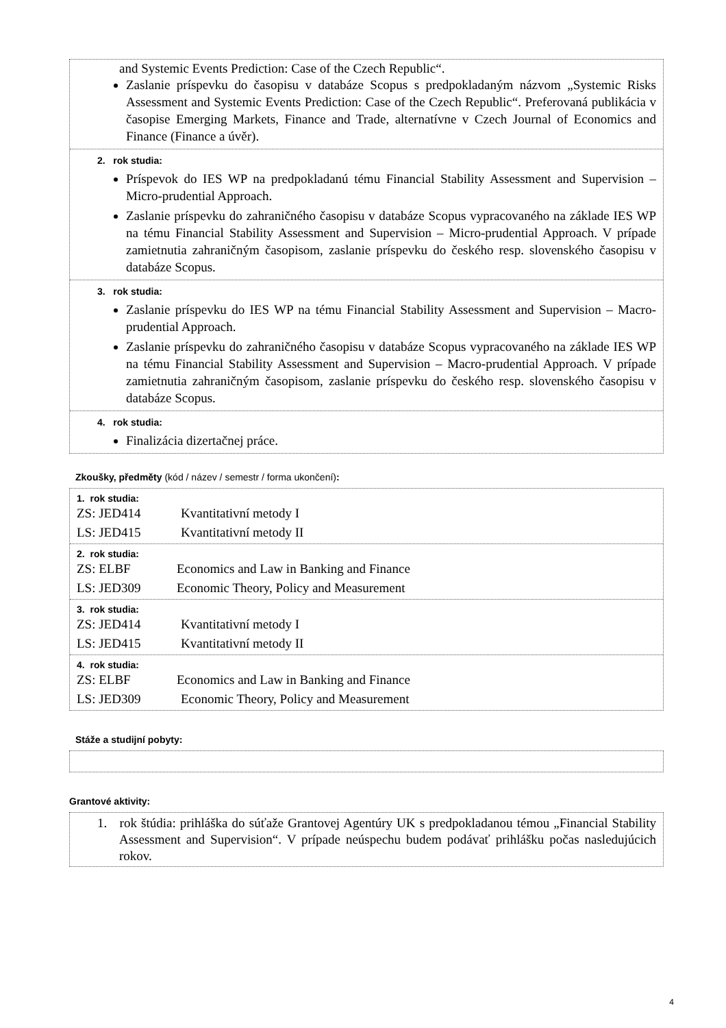and Systemic Events Prediction: Case of the Czech Republic“.
Zaslanie príspevku do časopisu v databáze Scopus s predpokladaným názvom „Systemic Risks Assessment and Systemic Events Prediction: Case of the Czech Republic“. Preferovaná publikácia v časopise Emerging Markets, Finance and Trade, alternatívne v Czech Journal of Economics and Finance (Finance a úvěr).
2. rok studia:
Príspevok do IES WP na predpokladanú tému Financial Stability Assessment and Supervision – Micro-prudential Approach.
Zaslanie príspevku do zahraničného časopisu v databáze Scopus vypracovaného na základe IES WP na tému Financial Stability Assessment and Supervision – Micro-prudential Approach. V prípade zamietnutia zahraničným časopisom, zaslanie príspevku do českého resp. slovenského časopisu v databáze Scopus.
3. rok studia:
Zaslanie príspevku do IES WP na tému Financial Stability Assessment and Supervision – Macro-prudential Approach.
Zaslanie príspevku do zahraničného časopisu v databáze Scopus vypracovaného na základe IES WP na tému Financial Stability Assessment and Supervision – Macro-prudential Approach. V prípade zamietnutia zahraničným časopisom, zaslanie príspevku do českého resp. slovenského časopisu v databáze Scopus.
4. rok studia:
Finalizácia dizertačnej práce.
Zkoušky, předměty (kód / název / semestr / forma ukončení):
1. rok studia:
ZS: JED414 Kvantitativní metody I
LS: JED415 Kvantitativní metody II
2. rok studia:
ZS: ELBF Economics and Law in Banking and Finance
LS: JED309 Economic Theory, Policy and Measurement
3. rok studia:
ZS: JED414 Kvantitativní metody I
LS: JED415 Kvantitativní metody II
4. rok studia:
ZS: ELBF Economics and Law in Banking and Finance
LS: JED309 Economic Theory, Policy and Measurement
Stáže a studijní pobyty:
Grantové aktivity:
1. rok štúdia: prihláška do súťaže Grantovej Agentúry UK s predpokladanou témou „Financial Stability Assessment and Supervision“. V prípade neúspechu budem podávať prihlášku počas nasledujúcich rokov.
4